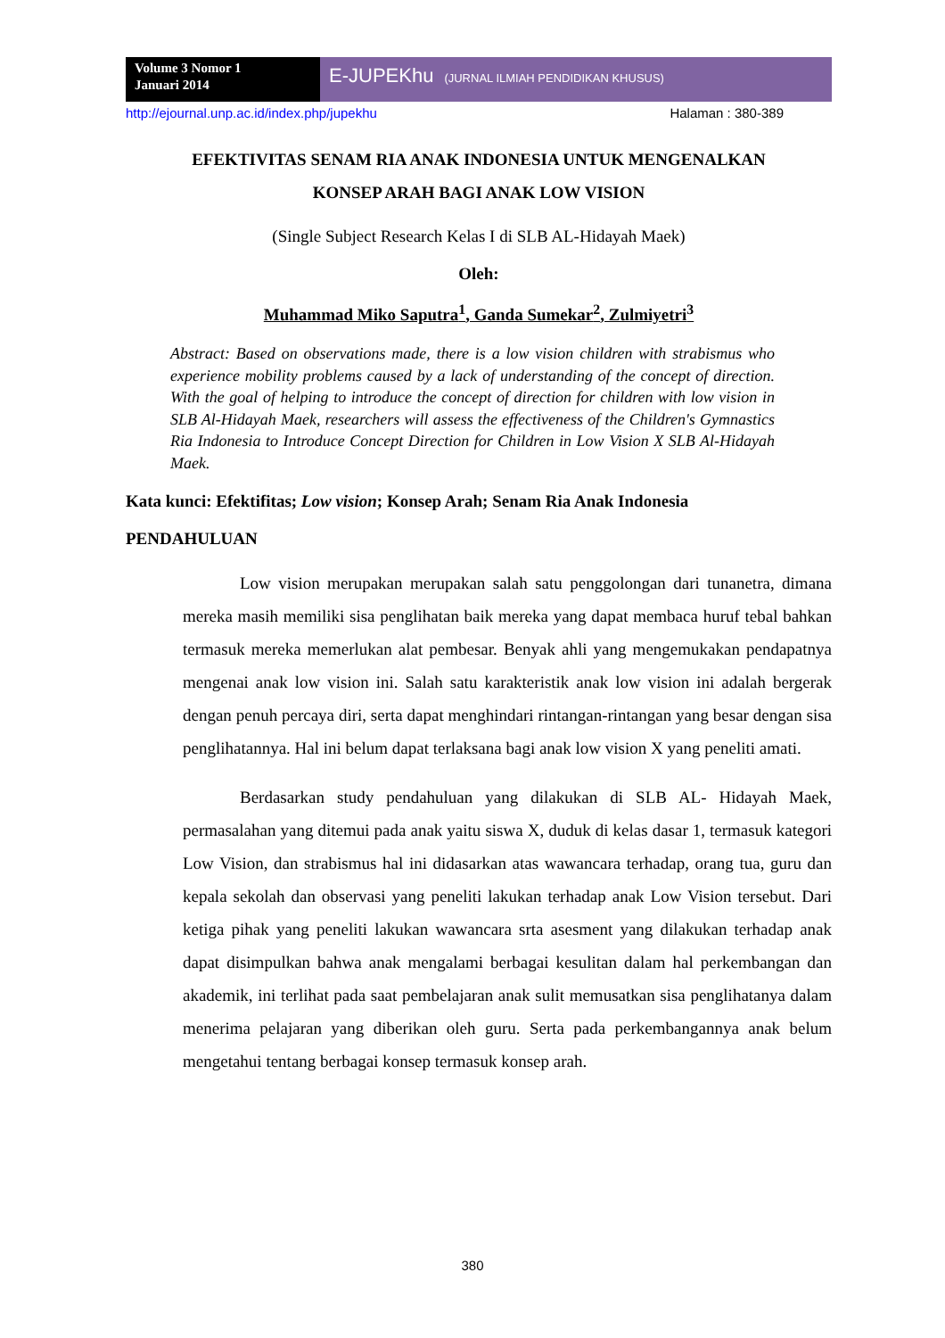Volume 3 Nomor 1
Januari 2014
E-JUPEKhu (JURNAL ILMIAH PENDIDIKAN KHUSUS)
http://ejournal.unp.ac.id/index.php/jupekhu Halaman : 380-389
EFEKTIVITAS SENAM RIA ANAK INDONESIA UNTUK MENGENALKAN
KONSEP ARAH BAGI ANAK LOW VISION
(Single Subject Research Kelas I di SLB AL-Hidayah Maek)
Oleh:
Muhammad Miko Saputra<sup>1</sup>, Ganda Sumekar<sup>2</sup>, Zulmiyetri<sup>3</sup>
Abstract: Based on observations made, there is a low vision children with strabismus who experience mobility problems caused by a lack of understanding of the concept of direction. With the goal of helping to introduce the concept of direction for children with low vision in SLB Al-Hidayah Maek, researchers will assess the effectiveness of the Children's Gymnastics Ria Indonesia to Introduce Concept Direction for Children in Low Vision X SLB Al-Hidayah Maek.
Kata kunci: Efektifitas; Low vision; Konsep Arah; Senam Ria Anak Indonesia
PENDAHULUAN
Low vision merupakan merupakan salah satu penggolongan dari tunanetra, dimana mereka masih memiliki sisa penglihatan baik mereka yang dapat membaca huruf tebal bahkan termasuk mereka memerlukan alat pembesar. Benyak ahli yang mengemukakan pendapatnya mengenai anak low vision ini. Salah satu karakteristik anak low vision ini adalah bergerak dengan penuh percaya diri, serta dapat menghindari rintangan-rintangan yang besar dengan sisa penglihatannya. Hal ini belum dapat terlaksana bagi anak low vision X yang peneliti amati.
Berdasarkan study pendahuluan yang dilakukan di SLB AL- Hidayah Maek, permasalahan yang ditemui pada anak yaitu siswa X, duduk di kelas dasar 1, termasuk kategori Low Vision, dan strabismus hal ini didasarkan atas wawancara terhadap, orang tua, guru dan kepala sekolah dan observasi yang peneliti lakukan terhadap anak Low Vision tersebut. Dari ketiga pihak yang peneliti lakukan wawancara srta asesment yang dilakukan terhadap anak dapat disimpulkan bahwa anak mengalami berbagai kesulitan dalam hal perkembangan dan akademik, ini terlihat pada saat pembelajaran anak sulit memusatkan sisa penglihatanya dalam menerima pelajaran yang diberikan oleh guru. Serta pada perkembangannya anak belum mengetahui tentang berbagai konsep termasuk konsep arah.
380